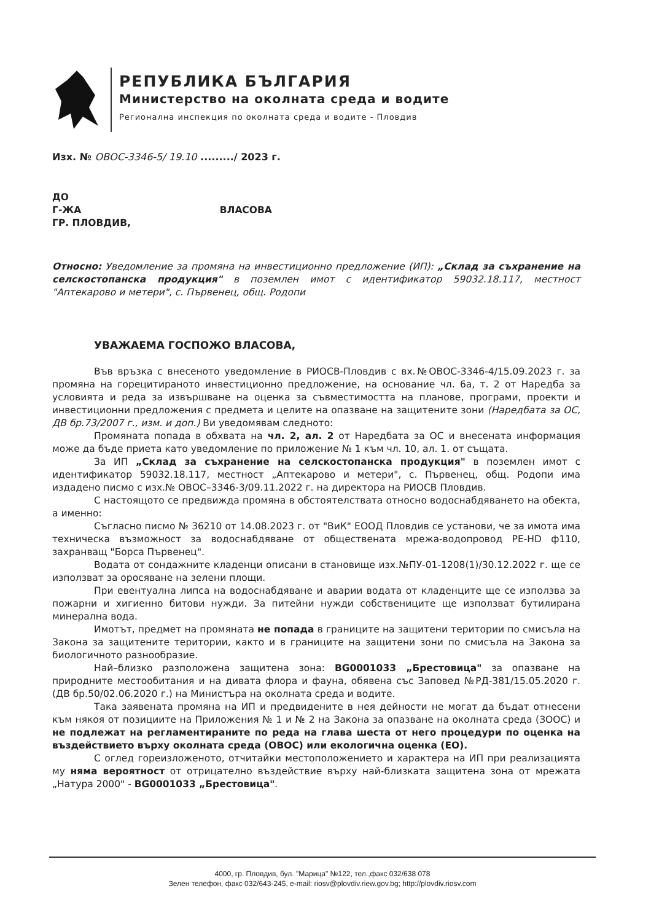РЕПУБЛИКА БЪЛГАРИЯ
Министерство на околната среда и водите
Регионална инспекция по околната среда и водите - Пловдив
Изх. № ОВОС-3346-5/ 19.10 ........./ 2023 г.
ДО
Г-ЖА ВЛАСОВА
ГР. ПЛОВДИВ,
Относно: Уведомление за промяна на инвестиционно предложение (ИП): „Склад за съхранение на селскостопанска продукция" в поземлен имот с идентификатор 59032.18.117, местност "Аптекарово и метери", с. Първенец, общ. Родопи
УВАЖАЕМА ГОСПОЖО ВЛАСОВА,
Във връзка с внесеното уведомление в РИОСВ-Пловдив с вх.№ОВОС-3346-4/15.09.2023 г. за промяна на горецитираното инвестиционно предложение, на основание чл. 6а, т. 2 от Наредба за условията и реда за извършване на оценка за съвместимостта на планове, програми, проекти и инвестиционни предложения с предмета и целите на опазване на защитените зони (Наредбата за ОС, ДВ бр.73/2007 г., изм. и доп.) Ви уведомявам следното:
Промяната попада в обхвата на чл. 2, ал. 2 от Наредбата за ОС и внесената информация може да бъде приета като уведомление по приложение № 1 към чл. 10, ал. 1. от същата.
За ИП „Склад за съхранение на селскостопанска продукция" в поземлен имот с идентификатор 59032.18.117, местност „Аптекарово и метери", с. Първенец, общ. Родопи има издадено писмо с изх.№ ОВОС–3346-3/09.11.2022 г. на директора на РИОСВ Пловдив.
С настоящото се предвижда промяна в обстоятелствата относно водоснабдяването на обекта, а именно:
Съгласно писмо № 36210 от 14.08.2023 г. от "ВиК" ЕООД Пловдив се установи, че за имота има техническа възможност за водоснабдяване от обществената мрежа-водопровод PE-HD ф110, захранващ "Борса Първенец".
Водата от сондажните кладенци описани в становище изх.№ПУ-01-1208(1)/30.12.2022 г. ще се използват за оросяване на зелени площи.
При евентуална липса на водоснабдяване и аварии водата от кладенците ще се използва за пожарни и хигиенно битови нужди. За питейни нужди собствениците ще използват бутилирана минерална вода.
Имотът, предмет на промяната не попада в границите на защитени територии по смисъла на Закона за защитените територии, както и в границите на защитени зони по смисъла на Закона за биологичното разнообразие.
Най–близко разположена защитена зона: BG0001033 „Брестовица" за опазване на природните местообитания и на дивата флора и фауна, обявена със Заповед №РД-381/15.05.2020 г. (ДВ бр.50/02.06.2020 г.) на Министъра на околната среда и водите.
Така заявената промяна на ИП и предвидените в нея дейности не могат да бъдат отнесени към някоя от позициите на Приложения № 1 и № 2 на Закона за опазване на околната среда (ЗООС) и не подлежат на регламентираните по реда на глава шеста от него процедури по оценка на въздействието върху околната среда (ОВОС) или екологична оценка (ЕО).
С оглед гореизложеното, отчитайки местоположението и характера на ИП при реализацията му няма вероятност от отрицателно въздействие върху най-близката защитена зона от мрежата „Натура 2000" - BG0001033 „Брестовица".
4000, гр. Пловдив, бул. "Марица" №122, тел.,факс 032/638 078
Зелен телефон, факс 032/643-245, e-mail: riosv@plovdiv.riew.gov.bg; http://plovdiv.riosv.com